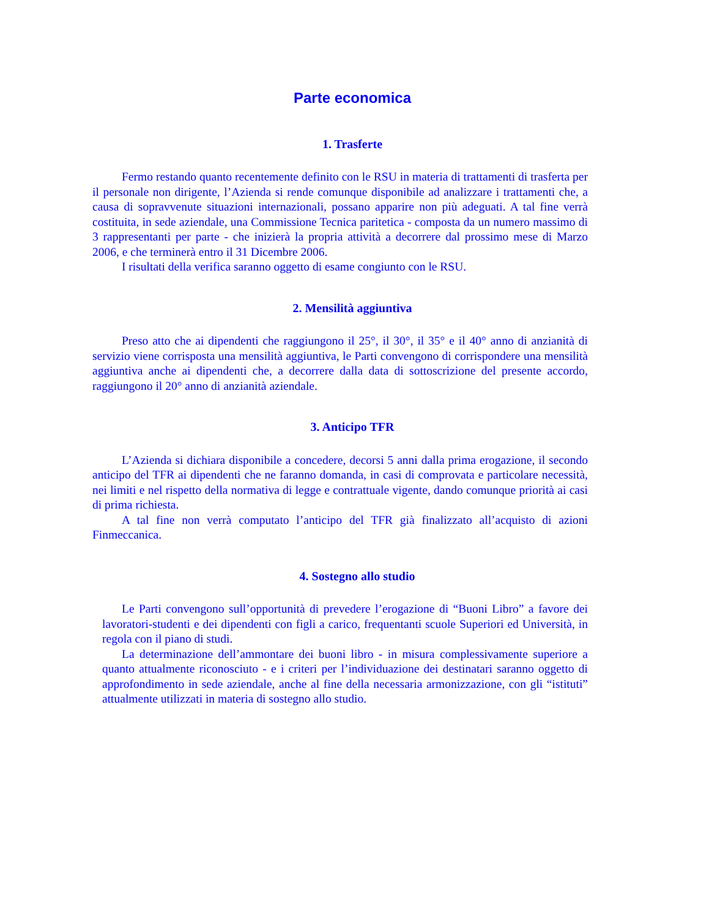Parte economica
1. Trasferte
Fermo restando quanto recentemente definito con le RSU in materia di trattamenti di trasferta per il personale non dirigente, l’Azienda si rende comunque disponibile ad analizzare i trattamenti che, a causa di sopravvenute situazioni internazionali, possano apparire non più adeguati. A tal fine verrà costituita, in sede aziendale, una Commissione Tecnica paritetica - composta da un numero massimo di 3 rappresentanti per parte - che inizierà la propria attività a decorrere dal prossimo mese di Marzo 2006, e che terminerà entro il 31 Dicembre 2006.
I risultati della verifica saranno oggetto di esame congiunto con le RSU.
2. Mensilità aggiuntiva
Preso atto che ai dipendenti che raggiungono il 25°, il 30°, il 35° e il 40° anno di anzianità di servizio viene corrisposta una mensilità aggiuntiva, le Parti convengono di corrispondere una mensilità aggiuntiva anche ai dipendenti che, a decorrere dalla data di sottoscrizione del presente accordo, raggiungono il 20° anno di anzianità aziendale.
3. Anticipo TFR
L’Azienda si dichiara disponibile a concedere, decorsi 5 anni dalla prima erogazione, il secondo anticipo del TFR ai dipendenti che ne faranno domanda, in casi di comprovata e particolare necessità, nei limiti e nel rispetto della normativa di legge e contrattuale vigente, dando comunque priorità ai casi di prima richiesta.
A tal fine non verrà computato l’anticipo del TFR già finalizzato all’acquisto di azioni Finmeccanica.
4. Sostegno allo studio
Le Parti convengono sull’opportunità di prevedere l’erogazione di “Buoni Libro” a favore dei lavoratori-studenti e dei dipendenti con figli a carico, frequentanti scuole Superiori ed Università, in regola con il piano di studi.
La determinazione dell’ammontare dei buoni libro - in misura complessivamente superiore a quanto attualmente riconosciuto - e i criteri per l’individuazione dei destinatari saranno oggetto di approfondimento in sede aziendale, anche al fine della necessaria armonizzazione, con gli “istituti” attualmente utilizzati in materia di sostegno allo studio.